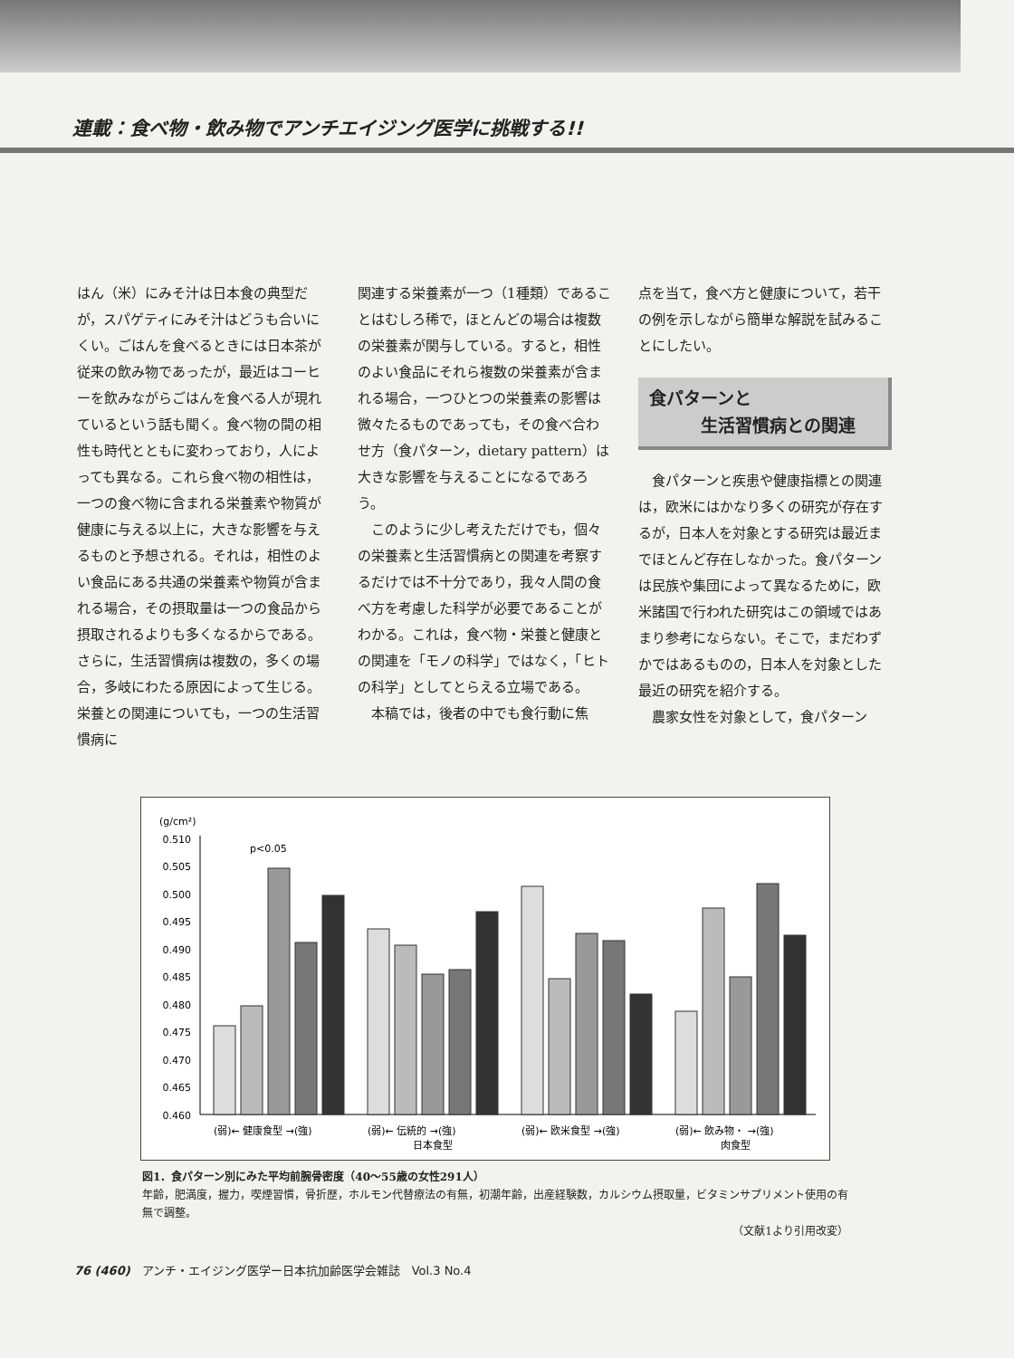連載：食べ物・飲み物でアンチエイジング医学に挑戦する!!
はん（米）にみそ汁は日本食の典型だが，スパゲティにみそ汁はどうも合いにくい。ごはんを食べるときには日本茶が従来の飲み物であったが，最近はコーヒーを飲みながらごはんを食べる人が現れているという話も聞く。食べ物の間の相性も時代とともに変わっており，人によっても異なる。これら食べ物の相性は，一つの食べ物に含まれる栄養素や物質が健康に与える以上に，大きな影響を与えるものと予想される。それは，相性のよい食品にある共通の栄養素や物質が含まれる場合，その摂取量は一つの食品から摂取されるよりも多くなるからである。さらに，生活習慣病は複数の，多くの場合，多岐にわたる原因によって生じる。栄養との関連についても，一つの生活習慣病に
関連する栄養素が一つ（1種類）であることはむしろ稀で，ほとんどの場合は複数の栄養素が関与している。すると，相性のよい食品にそれら複数の栄養素が含まれる場合，一つひとつの栄養素の影響は微々たるものであっても，その食べ合わせ方（食パターン，dietary pattern）は大きな影響を与えることになるであろう。
　このように少し考えただけでも，個々の栄養素と生活習慣病との関連を考察するだけでは不十分であり，我々人間の食べ方を考慮した科学が必要であることがわかる。これは，食べ物・栄養と健康との関連を「モノの科学」ではなく，「ヒトの科学」としてとらえる立場である。
　本稿では，後者の中でも食行動に焦
点を当て，食べ方と健康について，若干の例を示しながら簡単な解説を試みることにしたい。
食パターンと
　　　生活習慣病との関連
　食パターンと疾患や健康指標との関連は，欧米にはかなり多くの研究が存在するが，日本人を対象とする研究は最近までほとんど存在しなかった。食パターンは民族や集団によって異なるために，欧米諸国で行われた研究はこの領域ではあまり参考にならない。そこで，まだわずかではあるものの，日本人を対象とした最近の研究を紹介する。
　農家女性を対象として，食パターン
(g/cm²)
p<0.05
0.510
0.505
0.500
0.495
0.490
0.485
0.480
0.475
0.470
0.465
0.460
(弱)← 健康食型 →(強)
(弱)← 伝統的 →(強)
日本食型
(弱)← 欧米食型 →(強)
(弱)← 飲み物・ →(強)
肉食型
図1．食パターン別にみた平均前腕骨密度（40〜55歳の女性291人）
年齢，肥満度，握力，喫煙習慣，骨折歴，ホルモン代替療法の有無，初潮年齢，出産経験数，カルシウム摂取量，ビタミンサプリメント使用の有無で調整。
（文献1より引用改変）
76 (460)　アンチ・エイジング医学ー日本抗加齢医学会雑誌　Vol.3 No.4